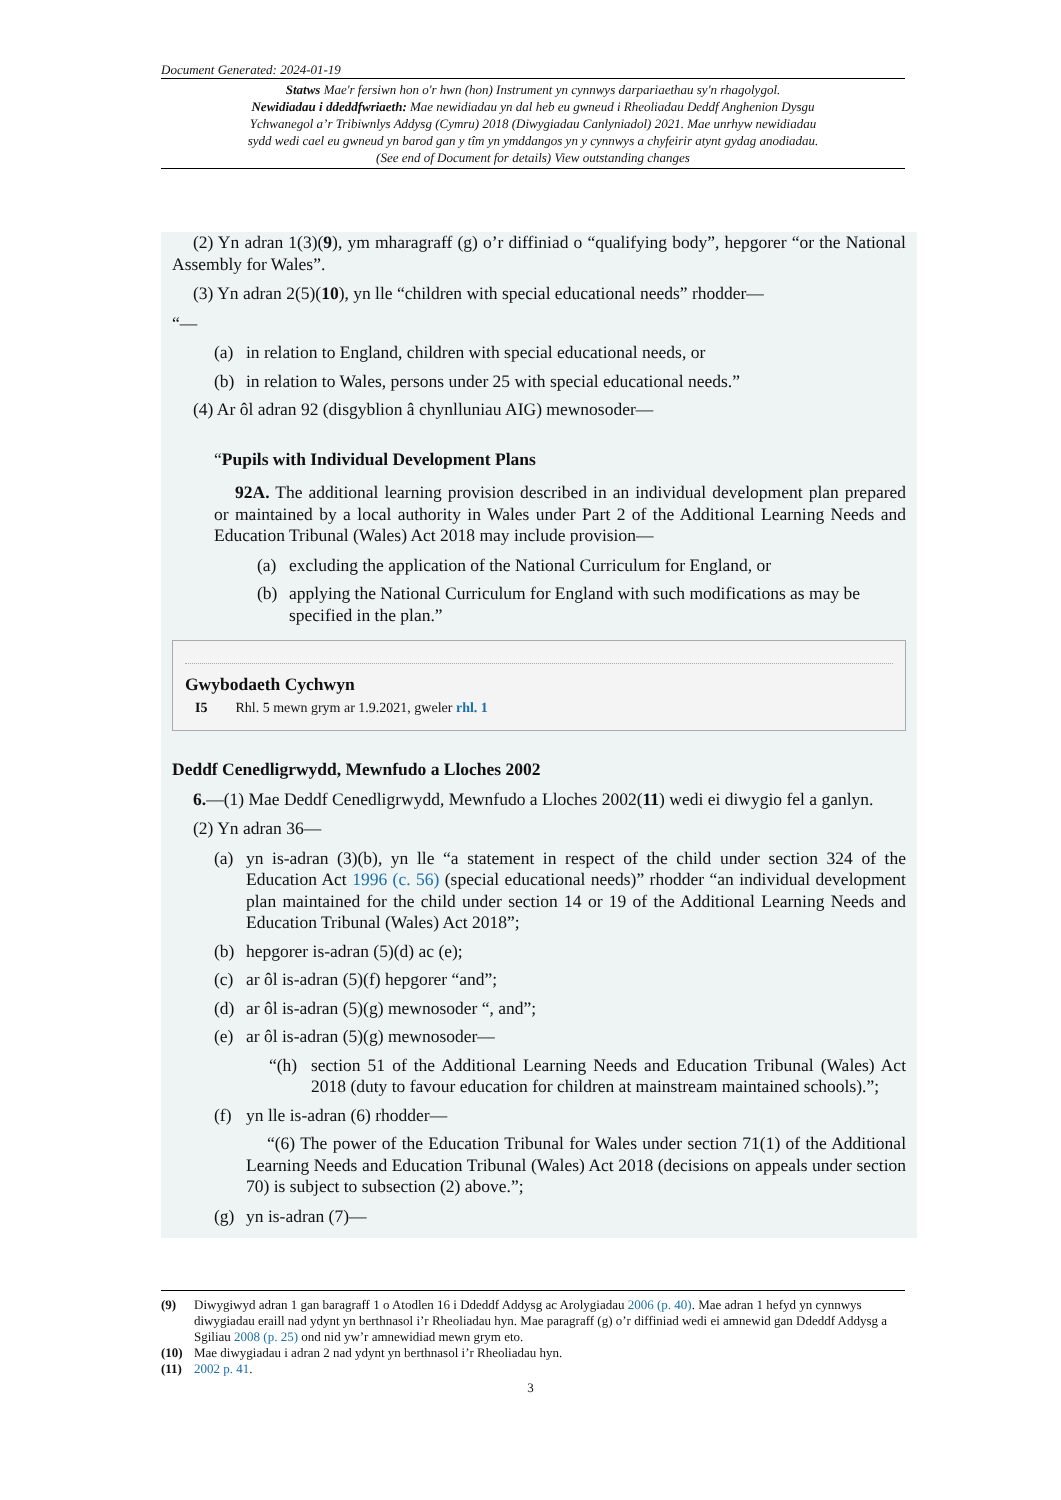Document Generated: 2024-01-19
Statws Mae'r fersiwn hon o'r hwn (hon) Instrument yn cynnwys darpariaethau sy'n rhagolygol.
Newidiadau i ddeddfwriaeth: Mae newidiadau yn dal heb eu gwneud i Rheoliadau Deddf Anghenion Dysgu Ychwanegol a’r Tribiwnlys Addysg (Cymru) 2018 (Diwygiadau Canlyniadol) 2021. Mae unrhyw newidiadau sydd wedi cael eu gwneud yn barod gan y tîm yn ymddangos yn y cynnwys a chyfeirir atynt gydag anodiadau. (See end of Document for details) View outstanding changes
(2) Yn adran 1(3)(9), ym mharagraff (g) o’r diffiniad o “qualifying body”, hepgorer “or the National Assembly for Wales”.
(3) Yn adran 2(5)(10), yn lle “children with special educational needs” rhodder—
“—
(a) in relation to England, children with special educational needs, or
(b) in relation to Wales, persons under 25 with special educational needs.”
(4) Ar ôl adran 92 (disgyblion â chynlluniau AIG) mewnosoder—
“Pupils with Individual Development Plans
92A. The additional learning provision described in an individual development plan prepared or maintained by a local authority in Wales under Part 2 of the Additional Learning Needs and Education Tribunal (Wales) Act 2018 may include provision—
(a) excluding the application of the National Curriculum for England, or
(b) applying the National Curriculum for England with such modifications as may be specified in the plan.”
Gwybodaeth Cychwyn
I5 Rhl. 5 mewn grym ar 1.9.2021, gweler rhl. 1
Deddf Cenedligrwydd, Mewnfudo a Lloches 2002
6.—(1) Mae Deddf Cenedligrwydd, Mewnfudo a Lloches 2002(11) wedi ei diwygio fel a ganlyn.
(2) Yn adran 36—
(a) yn is-adran (3)(b), yn lle “a statement in respect of the child under section 324 of the Education Act 1996 (c. 56) (special educational needs)” rhodder “an individual development plan maintained for the child under section 14 or 19 of the Additional Learning Needs and Education Tribunal (Wales) Act 2018”;
(b) hepgorer is-adran (5)(d) ac (e);
(c) ar ôl is-adran (5)(f) hepgorer “and”;
(d) ar ôl is-adran (5)(g) mewnosoder “, and”;
(e) ar ôl is-adran (5)(g) mewnosoder—
“(h) section 51 of the Additional Learning Needs and Education Tribunal (Wales) Act 2018 (duty to favour education for children at mainstream maintained schools).”;
(f) yn lle is-adran (6) rhodder—
“(6) The power of the Education Tribunal for Wales under section 71(1) of the Additional Learning Needs and Education Tribunal (Wales) Act 2018 (decisions on appeals under section 70) is subject to subsection (2) above.”;
(g) yn is-adran (7)—
(9) Diwygiwyd adran 1 gan baragraff 1 o Atodlen 16 i Ddeddf Addysg ac Arolygiadau 2006 (p. 40). Mae adran 1 hefyd yn cynnwys diwygiadau eraill nad ydynt yn berthnasol i’r Rheoliadau hyn. Mae paragraff (g) o’r diffiniad wedi ei amnewid gan Ddeddf Addysg a Sgiliau 2008 (p. 25) ond nid yw’r amnewidiad mewn grym eto.
(10) Mae diwygiadau i adran 2 nad ydynt yn berthnasol i’r Rheoliadau hyn.
(11) 2002 p. 41.
3